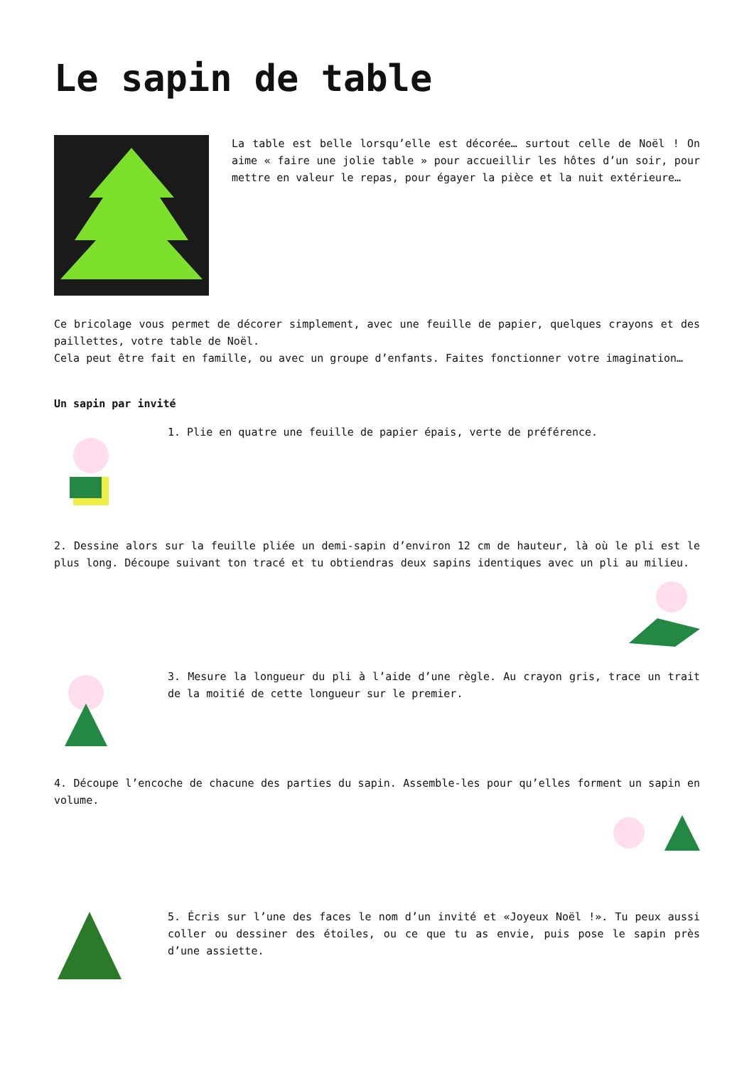Le sapin de table
La table est belle lorsqu’elle est décorée… surtout celle de Noël ! On aime « faire une jolie table » pour accueillir les hôtes d’un soir, pour mettre en valeur le repas, pour égayer la pièce et la nuit extérieure…
Ce bricolage vous permet de décorer simplement, avec une feuille de papier, quelques crayons et des paillettes, votre table de Noël.
Cela peut être fait en famille, ou avec un groupe d’enfants. Faites fonctionner votre imagination…
Un sapin par invité
1. Plie en quatre une feuille de papier épais, verte de préférence.
2. Dessine alors sur la feuille pliée un demi-sapin d’environ 12 cm de hauteur, là où le pli est le plus long. Découpe suivant ton tracé et tu obtiendras deux sapins identiques avec un pli au milieu.
3. Mesure la longueur du pli à l’aide d’une règle. Au crayon gris, trace un trait de la moitié de cette longueur sur le premier.
4. Découpe l’encoche de chacune des parties du sapin. Assemble-les pour qu’elles forment un sapin en volume.
5. Écris sur l’une des faces le nom d’un invité et «Joyeux Noël !». Tu peux aussi coller ou dessiner des étoiles, ou ce que tu as envie, puis pose le sapin près d’une assiette.